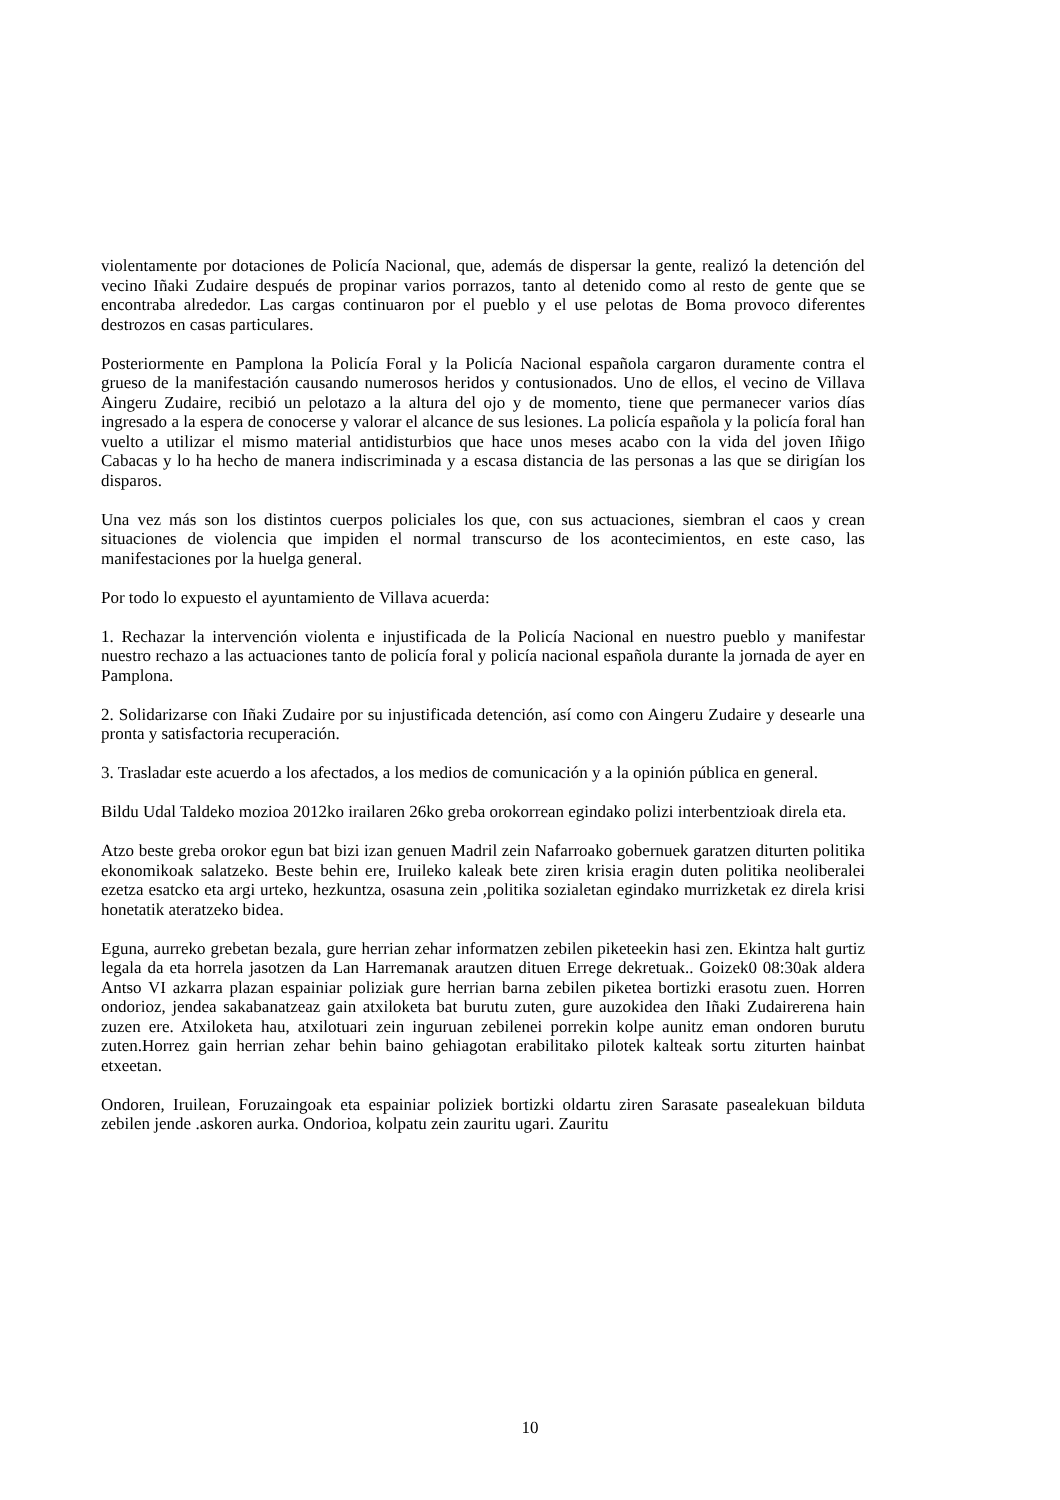violentamente por dotaciones de Policía Nacional, que, además de dispersar la gente, realizó la detención del vecino Iñaki Zudaire después de propinar varios porrazos, tanto al detenido como al resto de gente que se encontraba alrededor. Las cargas continuaron por el pueblo y el use pelotas de Boma provoco diferentes destrozos en casas particulares.
Posteriormente en Pamplona la Policía Foral y la Policía Nacional española cargaron duramente contra el grueso de la manifestación causando numerosos heridos y contusionados. Uno de ellos, el vecino de Villava Aingeru Zudaire, recibió un pelotazo a la altura del ojo y de momento, tiene que permanecer varios días ingresado a la espera de conocerse y valorar el alcance de sus lesiones. La policía española y la policía foral han vuelto a utilizar el mismo material antidisturbios que hace unos meses acabo con la vida del joven Iñigo Cabacas y lo ha hecho de manera indiscriminada y a escasa distancia de las personas a las que se dirigían los disparos.
Una vez más son los distintos cuerpos policiales los que, con sus actuaciones, siembran el caos y crean situaciones de violencia que impiden el normal transcurso de los acontecimientos, en este caso, las manifestaciones por la huelga general.
Por todo lo expuesto el ayuntamiento de Villava acuerda:
1. Rechazar la intervención violenta e injustificada de la Policía Nacional en nuestro pueblo y manifestar nuestro rechazo a las actuaciones tanto de policía foral y policía nacional española durante la jornada de ayer en Pamplona.
2. Solidarizarse con Iñaki Zudaire por su injustificada detención, así como con Aingeru Zudaire y desearle una pronta y satisfactoria recuperación.
3. Trasladar este acuerdo a los afectados, a los medios de comunicación y a la opinión pública en general.
Bildu Udal Taldeko mozioa 2012ko irailaren 26ko greba orokorrean egindako polizi interbentzioak direla eta.
Atzo beste greba orokor egun bat bizi izan genuen Madril zein Nafarroako gobernuek garatzen diturten politika ekonomikoak salatzeko. Beste behin ere, Iruileko kaleak bete ziren krisia eragin duten politika neoliberalei ezetza esatcko eta argi urteko, hezkuntza, osasuna zein ,politika sozialetan egindako murrizketak ez direla krisi honetatik ateratzeko bidea.
Eguna, aurreko grebetan bezala, gure herrian zehar informatzen zebilen piketeekin hasi zen. Ekintza halt gurtiz legala da eta horrela jasotzen da Lan Harremanak arautzen dituen Errege dekretuak.. Goizek0 08:30ak aldera Antso VI azkarra plazan espainiar poliziak gure herrian barna zebilen piketea bortizki erasotu zuen. Horren ondorioz, jendea sakabanatzeaz gain atxiloketa bat burutu zuten, gure auzokidea den Iñaki Zudairerena hain zuzen ere. Atxiloketa hau, atxilotuari zein inguruan zebilenei porrekin kolpe aunitz eman ondoren burutu zuten.Horrez gain herrian zehar behin baino gehiagotan erabilitako pilotek kalteak sortu ziturten hainbat etxeetan.
Ondoren, Iruilean, Foruzaingoak eta espainiar poliziek bortizki oldartu ziren Sarasate pasealekuan bilduta zebilen jende .askoren aurka. Ondorioa, kolpatu zein zauritu ugari. Zauritu
10